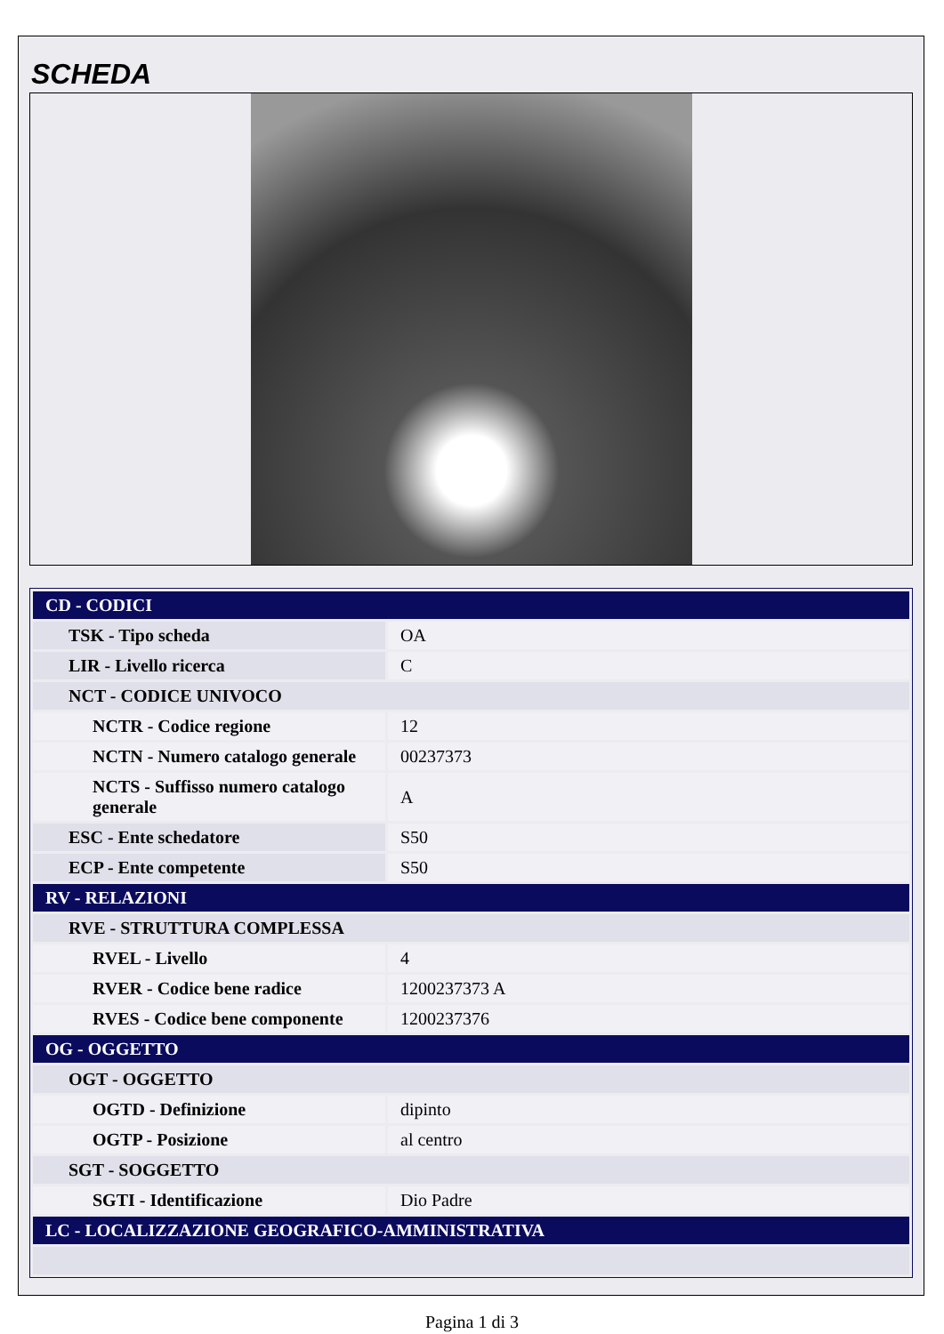SCHEDA
| CD - CODICI | |
| TSK - Tipo scheda | OA |
| LIR - Livello ricerca | C |
| NCT - CODICE UNIVOCO | |
| NCTR - Codice regione | 12 |
| NCTN - Numero catalogo generale | 00237373 |
| NCTS - Suffisso numero catalogo generale | A |
| ESC - Ente schedatore | S50 |
| ECP - Ente competente | S50 |
| RV - RELAZIONI | |
| RVE - STRUTTURA COMPLESSA | |
| RVEL - Livello | 4 |
| RVER - Codice bene radice | 1200237373 A |
| RVES - Codice bene componente | 1200237376 |
| OG - OGGETTO | |
| OGT - OGGETTO | |
| OGTD - Definizione | dipinto |
| OGTP - Posizione | al centro |
| SGT - SOGGETTO | |
| SGTI - Identificazione | Dio Padre |
| LC - LOCALIZZAZIONE GEOGRAFICO-AMMINISTRATIVA | |
Pagina 1 di 3